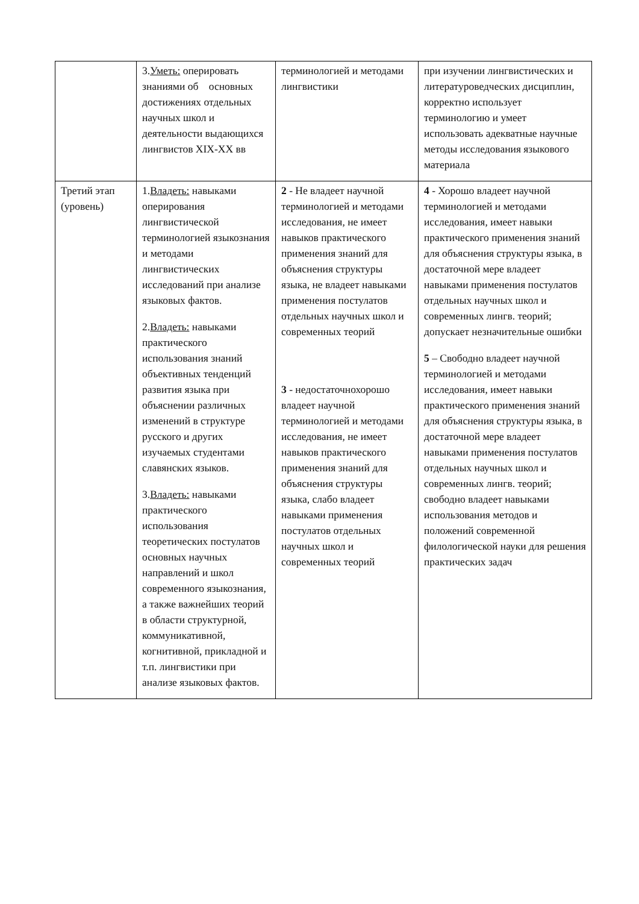| | 3. Уметь: оперировать знаниями об основных достижениях отдельных научных школ и деятельности выдающихся лингвистов XIX-XX вв | терминологией и методами лингвистики | при изучении лингвистических и литературоведческих дисциплин, корректно использует терминологию и умеет использовать адекватные научные методы исследования языкового материала |
| Третий этап (уровень) | 1. Владеть: навыками оперирования лингвистической терминологией языкознания и методами лингвистических исследований при анализе языковых фактов. 2. Владеть: навыками практического использования знаний объективных тенденций развития языка при объяснении различных изменений в структуре русского и других изучаемых студентами славянских языков. 3. Владеть: навыками практического использования теоретических постулатов основных научных направлений и школ современного языкознания, а также важнейших теорий в области структурной, коммуникативной, когнитивной, прикладной и т.п. лингвистики при анализе языковых фактов. | 2 - Не владеет научной терминологией и методами исследования, не имеет навыков практического применения знаний для объяснения структуры языка, не владеет навыками применения постулатов отдельных научных школ и современных теорий 3 - недостаточнохорошо владеет научной терминологией и методами исследования, не имеет навыков практического применения знаний для объяснения структуры языка, слабо владеет навыками применения постулатов отдельных научных школ и современных теорий | 4 - Хорошо владеет научной терминологией и методами исследования, имеет навыки практического применения знаний для объяснения структуры языка, в достаточной мере владеет навыками применения постулатов отдельных научных школ и современных лингв. теорий; допускает незначительные ошибки 5 – Свободно владеет научной терминологией и методами исследования, имеет навыки практического применения знаний для объяснения структуры языка, в достаточной мере владеет навыками применения постулатов отдельных научных школ и современных лингв. теорий; свободно владеет навыками использования методов и положений современной филологической науки для решения практических задач |